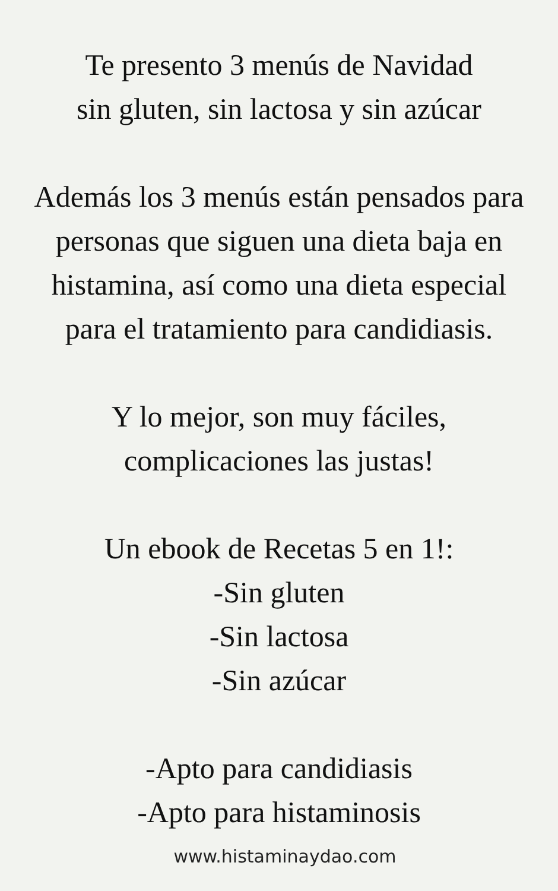Te presento 3 menús de Navidad
sin gluten, sin lactosa y sin azúcar
Además los 3 menús están pensados para
personas que siguen una dieta baja en
histamina, así como una dieta especial
para el tratamiento para candidiasis.
Y lo mejor, son muy fáciles,
complicaciones las justas!
Un ebook de Recetas 5 en 1!:
-Sin gluten
-Sin lactosa
-Sin azúcar
-Apto para candidiasis
-Apto para histaminosis
www.histaminaydao.com